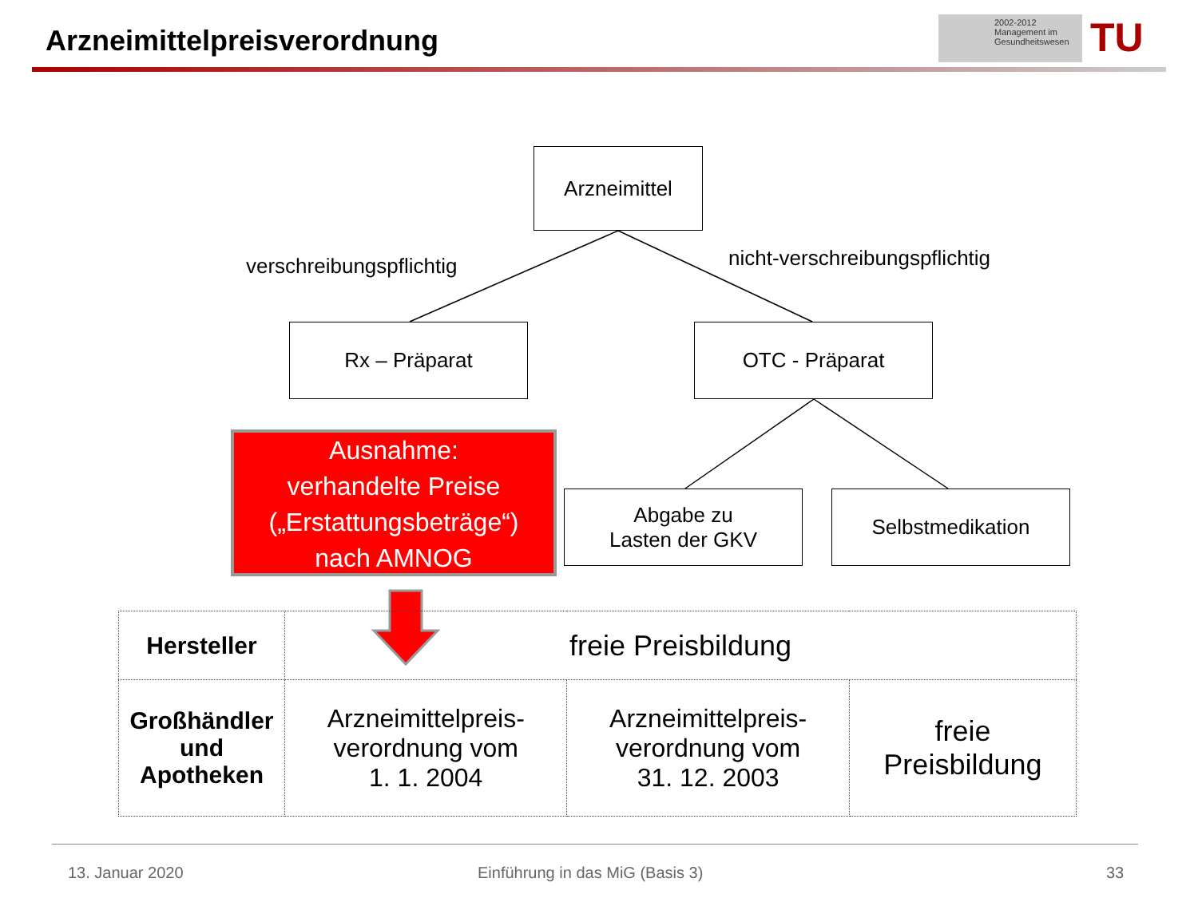Arzneimittelpreisverordnung
2002-2012
Management im
Gesundheitswesen
TU
Arzneimittel
verschreibungspflichtig nicht-verschreibungspflichtig
Rx – Präparat OTC - Präparat
Ausnahme:
verhandelte Preise
(„Erstattungsbeträge“)
nach AMNOG
Abgabe zu
Lasten der GKV
Selbstmedikation
| Hersteller | freie Preisbildung | | |
| Großhändler und Apotheken | Arzneimittelpreis- verordnung vom 1. 1. 2004 | Arzneimittelpreis- verordnung vom 31. 12. 2003 | freie Preisbildung |
13. Januar 2020
Einführung in das MiG (Basis 3)
33